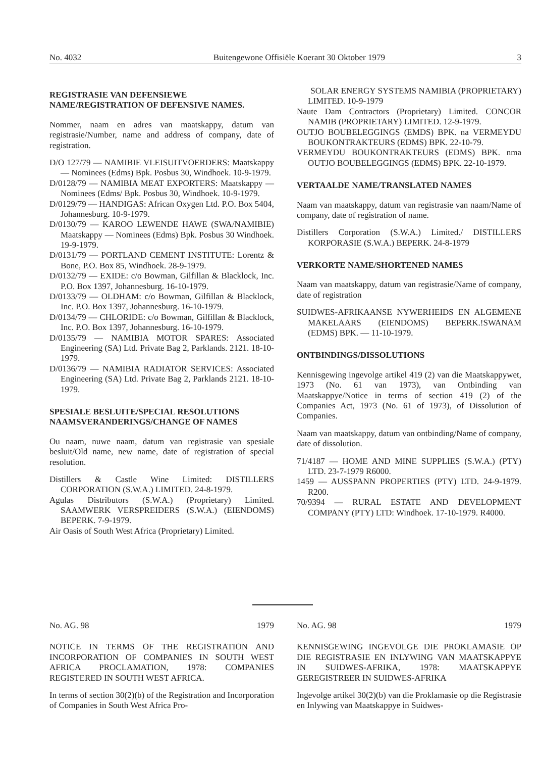No. 4032 Buitengewone Offisiële Koerant 30 Oktober 1979 3
REGISTRASIE VAN DEFENSIEWE NAME/REGISTRATION OF DEFENSIVE NAMES.
Nommer, naam en adres van maatskappy, datum van registrasie/Number, name and address of company, date of registration.
D/O 127/79 — NAMIBIE VLEISUITVOERDERS: Maatskappy — Nominees (Edms) Bpk. Posbus 30, Windhoek. 10-9-1979.
D/0128/79 — NAMIBIA MEAT EXPORTERS: Maatskappy — Nominees (Edms/ Bpk. Posbus 30, Windhoek. 10-9-1979.
D/0129/79 — HANDIGAS: African Oxygen Ltd. P.O. Box 5404, Johannesburg. 10-9-1979.
D/0130/79 — KAROO LEWENDE HAWE (SWA/NAMIBIE) Maatskappy — Nominees (Edms) Bpk. Posbus 30 Windhoek. 19-9-1979.
D/0131/79 — PORTLAND CEMENT INSTITUTE: Lorentz & Bone, P.O. Box 85, Windhoek. 28-9-1979.
D/0132/79 — EXIDE: c/o Bowman, Gilfillan & Blacklock, Inc. P.O. Box 1397, Johannesburg. 16-10-1979.
D/0133/79 — OLDHAM: c/o Bowman, Gilfillan & Blacklock, Inc. P.O. Box 1397, Johannesburg. 16-10-1979.
D/0134/79 — CHLORIDE: c/o Bowman, Gilfillan & Blacklock, Inc. P.O. Box 1397, Johannesburg. 16-10-1979.
D/0135/79 — NAMIBIA MOTOR SPARES: Associated Engineering (SA) Ltd. Private Bag 2, Parklands. 2121. 18-10-1979.
D/0136/79 — NAMIBIA RADIATOR SERVICES: Associated Engineering (SA) Ltd. Private Bag 2, Parklands 2121. 18-10-1979.
SPESIALE BESLUITE/SPECIAL RESOLUTIONS NAAMSVERANDERINGS/CHANGE OF NAMES
Ou naam, nuwe naam, datum van registrasie van spesiale besluit/Old name, new name, date of registration of special resolution.
Distillers & Castle Wine Limited: DISTILLERS CORPORATION (S.W.A.) LIMITED. 24-8-1979.
Agulas Distributors (S.W.A.) (Proprietary) Limited. SAAMWERK VERSPREIDERS (S.W.A.) (EIENDOMS) BEPERK. 7-9-1979.
Air Oasis of South West Africa (Proprietary) Limited.
SOLAR ENERGY SYSTEMS NAMIBIA (PROPRIETARY) LIMITED. 10-9-1979
Naute Dam Contractors (Proprietary) Limited. CONCOR NAMIB (PROPRIETARY) LIMITED. 12-9-1979.
OUTJO BOUBELEGGINGS (EMDS) BPK. na VERMEYDU BOUKONTRAKTEURS (EDMS) BPK. 22-10-79.
VERMEYDU BOUKONTRAKTEURS (EDMS) BPK. nma OUTJO BOUBELEGGINGS (EDMS) BPK. 22-10-1979.
VERTAALDE NAME/TRANSLATED NAMES
Naam van maatskappy, datum van registrasie van naam/Name of company, date of registration of name.
Distillers Corporation (S.W.A.) Limited./ DISTILLERS KORPORASIE (S.W.A.) BEPERK. 24-8-1979
VERKORTE NAME/SHORTENED NAMES
Naam van maatskappy, datum van registrasie/Name of company, date of registration
SUIDWES-AFRIKAANSE NYWERHEIDS EN ALGEMENE MAKELAARS (EIENDOMS) BEPERK.!SWANAM (EDMS) BPK. — 11-10-1979.
ONTBINDINGS/DISSOLUTIONS
Kennisgewing ingevolge artikel 419 (2) van die Maatskappywet, 1973 (No. 61 van 1973), van Ontbinding van Maatskappye/Notice in terms of section 419 (2) of the Companies Act, 1973 (No. 61 of 1973), of Dissolution of Companies.
Naam van maatskappy, datum van ontbinding/Name of company, date of dissolution.
71/4187 — HOME AND MINE SUPPLIES (S.W.A.) (PTY) LTD. 23-7-1979 R6000.
1459 — AUSSPANN PROPERTIES (PTY) LTD. 24-9-1979. R200.
70/9394 — RURAL ESTATE AND DEVELOPMENT COMPANY (PTY) LTD: Windhoek. 17-10-1979. R4000.
No. AG. 98 1979
NOTICE IN TERMS OF THE REGISTRATION AND INCORPORATION OF COMPANIES IN SOUTH WEST AFRICA PROCLAMATION, 1978: COMPANIES REGISTERED IN SOUTH WEST AFRICA.
In terms of section 30(2)(b) of the Registration and Incorporation of Companies in South West Africa Pro-
No. AG. 98 1979
KENNISGEWING INGEVOLGE DIE PROKLAMASIE OP DIE REGISTRASIE EN INLYWING VAN MAATSKAPPYE IN SUIDWES-AFRIKA, 1978: MAATSKAPPYE GEREGISTREER IN SUIDWES-AFRIKA
Ingevolge artikel 30(2)(b) van die Proklamasie op die Registrasie en Inlywing van Maatskappye in Suidwes-